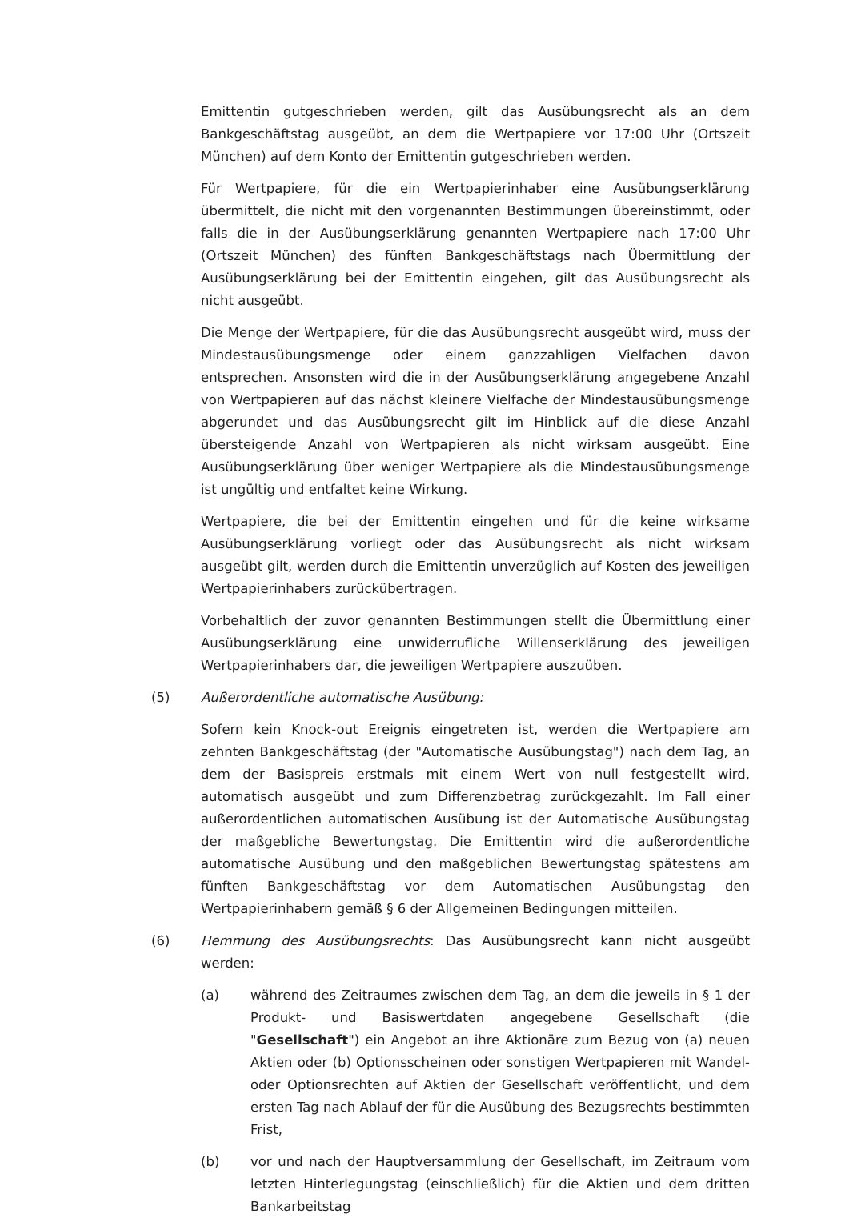Emittentin gutgeschrieben werden, gilt das Ausübungsrecht als an dem Bankgeschäftstag ausgeübt, an dem die Wertpapiere vor 17:00 Uhr (Ortszeit München) auf dem Konto der Emittentin gutgeschrieben werden.
Für Wertpapiere, für die ein Wertpapierinhaber eine Ausübungserklärung übermittelt, die nicht mit den vorgenannten Bestimmungen übereinstimmt, oder falls die in der Ausübungserklärung genannten Wertpapiere nach 17:00 Uhr (Ortszeit München) des fünften Bankgeschäftstags nach Übermittlung der Ausübungserklärung bei der Emittentin eingehen, gilt das Ausübungsrecht als nicht ausgeübt.
Die Menge der Wertpapiere, für die das Ausübungsrecht ausgeübt wird, muss der Mindestausübungsmenge oder einem ganzzahligen Vielfachen davon entsprechen. Ansonsten wird die in der Ausübungserklärung angegebene Anzahl von Wertpapieren auf das nächst kleinere Vielfache der Mindestausübungsmenge abgerundet und das Ausübungsrecht gilt im Hinblick auf die diese Anzahl übersteigende Anzahl von Wertpapieren als nicht wirksam ausgeübt. Eine Ausübungserklärung über weniger Wertpapiere als die Mindestausübungsmenge ist ungültig und entfaltet keine Wirkung.
Wertpapiere, die bei der Emittentin eingehen und für die keine wirksame Ausübungserklärung vorliegt oder das Ausübungsrecht als nicht wirksam ausgeübt gilt, werden durch die Emittentin unverzüglich auf Kosten des jeweiligen Wertpapierinhabers zurückübertragen.
Vorbehaltlich der zuvor genannten Bestimmungen stellt die Übermittlung einer Ausübungserklärung eine unwiderrufliche Willenserklärung des jeweiligen Wertpapierinhabers dar, die jeweiligen Wertpapiere auszuüben.
(5) Außerordentliche automatische Ausübung:
Sofern kein Knock-out Ereignis eingetreten ist, werden die Wertpapiere am zehnten Bankgeschäftstag (der "Automatische Ausübungstag") nach dem Tag, an dem der Basispreis erstmals mit einem Wert von null festgestellt wird, automatisch ausgeübt und zum Differenzbetrag zurückgezahlt. Im Fall einer außerordentlichen automatischen Ausübung ist der Automatische Ausübungstag der maßgebliche Bewertungstag. Die Emittentin wird die außerordentliche automatische Ausübung und den maßgeblichen Bewertungstag spätestens am fünften Bankgeschäftstag vor dem Automatischen Ausübungstag den Wertpapierinhabern gemäß § 6 der Allgemeinen Bedingungen mitteilen.
(6) Hemmung des Ausübungsrechts: Das Ausübungsrecht kann nicht ausgeübt werden:
(a) während des Zeitraumes zwischen dem Tag, an dem die jeweils in § 1 der Produkt- und Basiswertdaten angegebene Gesellschaft (die "Gesellschaft") ein Angebot an ihre Aktionäre zum Bezug von (a) neuen Aktien oder (b) Optionsscheinen oder sonstigen Wertpapieren mit Wandel- oder Optionsrechten auf Aktien der Gesellschaft veröffentlicht, und dem ersten Tag nach Ablauf der für die Ausübung des Bezugsrechts bestimmten Frist,
(b) vor und nach der Hauptversammlung der Gesellschaft, im Zeitraum vom letzten Hinterlegungstag (einschließlich) für die Aktien und dem dritten Bankarbeitstag